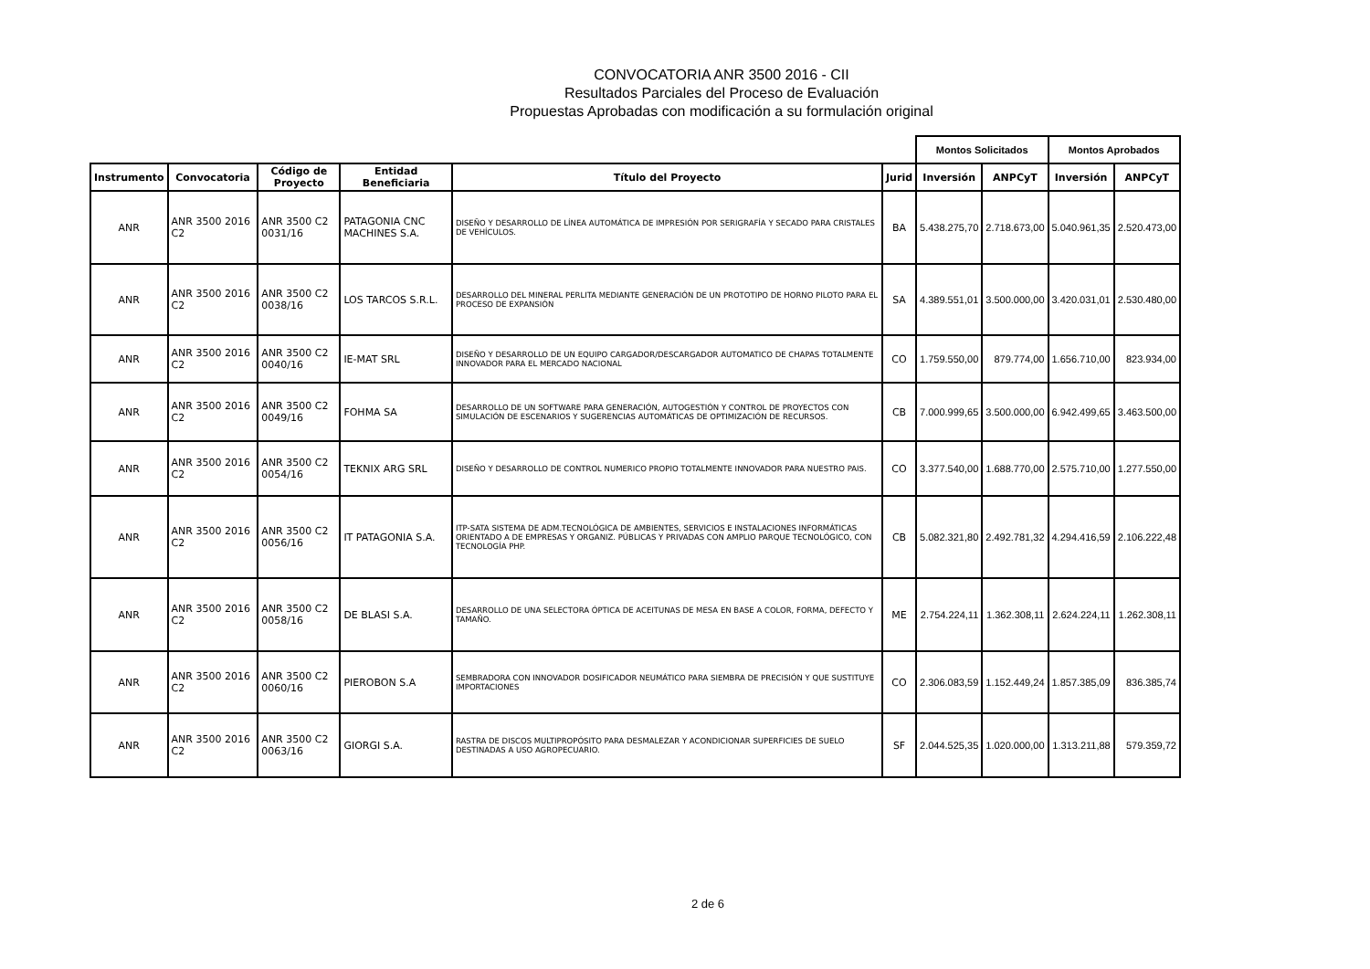CONVOCATORIA ANR 3500 2016 - CII
Resultados Parciales del Proceso de Evaluación
Propuestas Aprobadas con modificación a su formulación original
| | | | | | | Montos Solicitados | | Montos Aprobados | |
| --- | --- | --- | --- | --- | --- | --- | --- | --- | --- |
| Instrumento | Convocatoria | Código de Proyecto | Entidad Beneficiaria | Título del Proyecto | Jurid | Inversión | ANPCyT | Inversión | ANPCyT |
| ANR | ANR 3500 2016 C2 | ANR 3500 C2 0031/16 | PATAGONIA CNC MACHINES S.A. | DISEÑO Y DESARROLLO DE LÍNEA AUTOMÁTICA DE IMPRESIÓN POR SERIGRAFÍA Y SECADO PARA CRISTALES DE VEHÍCULOS. | BA | 5.438.275,70 | 2.718.673,00 | 5.040.961,35 | 2.520.473,00 |
| ANR | ANR 3500 2016 C2 | ANR 3500 C2 0038/16 | LOS TARCOS S.R.L. | DESARROLLO DEL MINERAL PERLITA MEDIANTE GENERACIÓN DE UN PROTOTIPO DE HORNO PILOTO PARA EL PROCESO DE EXPANSIÓN | SA | 4.389.551,01 | 3.500.000,00 | 3.420.031,01 | 2.530.480,00 |
| ANR | ANR 3500 2016 C2 | ANR 3500 C2 0040/16 | IE-MAT SRL | DISEÑO Y DESARROLLO DE UN EQUIPO CARGADOR/DESCARGADOR AUTOMATICO DE CHAPAS TOTALMENTE INNOVADOR PARA EL MERCADO NACIONAL | CO | 1.759.550,00 | 879.774,00 | 1.656.710,00 | 823.934,00 |
| ANR | ANR 3500 2016 C2 | ANR 3500 C2 0049/16 | FOHMA SA | DESARROLLO DE UN SOFTWARE PARA GENERACIÓN, AUTOGESTIÓN Y CONTROL DE PROYECTOS CON SIMULACIÓN DE ESCENARIOS Y SUGERENCIAS AUTOMÁTICAS DE OPTIMIZACIÓN DE RECURSOS. | CB | 7.000.999,65 | 3.500.000,00 | 6.942.499,65 | 3.463.500,00 |
| ANR | ANR 3500 2016 C2 | ANR 3500 C2 0054/16 | TEKNIX ARG SRL | DISEÑO Y DESARROLLO DE CONTROL NUMERICO PROPIO TOTALMENTE INNOVADOR PARA NUESTRO PAIS. | CO | 3.377.540,00 | 1.688.770,00 | 2.575.710,00 | 1.277.550,00 |
| ANR | ANR 3500 2016 C2 | ANR 3500 C2 0056/16 | IT PATAGONIA S.A. | ITP-SATA SISTEMA DE ADM.TECNOLÓGICA DE AMBIENTES, SERVICIOS E INSTALACIONES INFORMÁTICAS ORIENTADO A DE EMPRESAS Y ORGANIZ. PÚBLICAS Y PRIVADAS CON AMPLIO PARQUE TECNOLÓGICO, CON TECNOLOGÍA PHP. | CB | 5.082.321,80 | 2.492.781,32 | 4.294.416,59 | 2.106.222,48 |
| ANR | ANR 3500 2016 C2 | ANR 3500 C2 0058/16 | DE BLASI S.A. | DESARROLLO DE UNA SELECTORA ÓPTICA DE ACEITUNAS DE MESA EN BASE A COLOR, FORMA, DEFECTO Y TAMAÑO. | ME | 2.754.224,11 | 1.362.308,11 | 2.624.224,11 | 1.262.308,11 |
| ANR | ANR 3500 2016 C2 | ANR 3500 C2 0060/16 | PIEROBON S.A | SEMBRADORA CON INNOVADOR DOSIFICADOR NEUMÁTICO PARA SIEMBRA DE PRECISIÓN Y QUE SUSTITUYE IMPORTACIONES | CO | 2.306.083,59 | 1.152.449,24 | 1.857.385,09 | 836.385,74 |
| ANR | ANR 3500 2016 C2 | ANR 3500 C2 0063/16 | GIORGI S.A. | RASTRA DE DISCOS MULTIPROPÓSITO PARA DESMALEZAR Y ACONDICIONAR SUPERFICIES DE SUELO DESTINADAS A USO AGROPECUARIO. | SF | 2.044.525,35 | 1.020.000,00 | 1.313.211,88 | 579.359,72 |
2 de 6